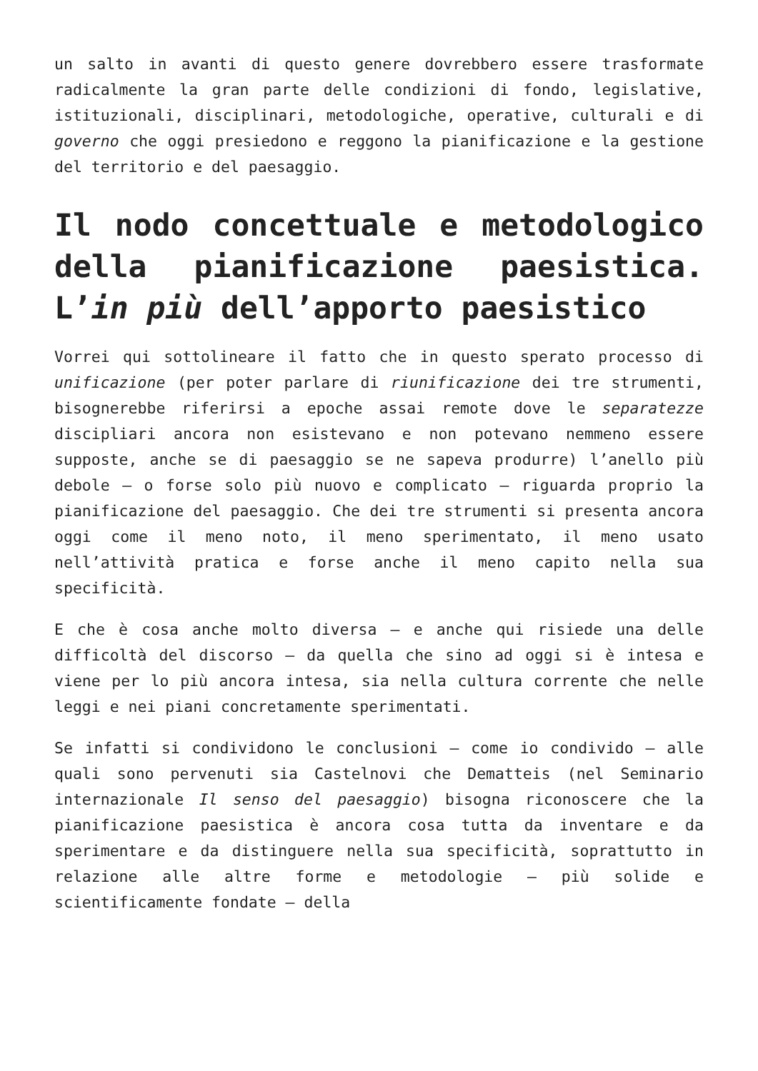un salto in avanti di questo genere dovrebbero essere trasformate radicalmente la gran parte delle condizioni di fondo, legislative, istituzionali, disciplinari, metodologiche, operative, culturali e di governo che oggi presiedono e reggono la pianificazione e la gestione del territorio e del paesaggio.
Il nodo concettuale e metodologico della pianificazione paesistica. L’in più dell’apporto paesistico
Vorrei qui sottolineare il fatto che in questo sperato processo di unificazione (per poter parlare di riunificazione dei tre strumenti, bisognerebbe riferirsi a epoche assai remote dove le separatezze discipliari ancora non esistevano e non potevano nemmeno essere supposte, anche se di paesaggio se ne sapeva produrre) l’anello più debole – o forse solo più nuovo e complicato – riguarda proprio la pianificazione del paesaggio. Che dei tre strumenti si presenta ancora oggi come il meno noto, il meno sperimentato, il meno usato nell’attività pratica e forse anche il meno capito nella sua specificità.
E che è cosa anche molto diversa – e anche qui risiede una delle difficoltà del discorso – da quella che sino ad oggi si è intesa e viene per lo più ancora intesa, sia nella cultura corrente che nelle leggi e nei piani concretamente sperimentati.
Se infatti si condividono le conclusioni – come io condivido – alle quali sono pervenuti sia Castelnovi che Dematteis (nel Seminario internazionale Il senso del paesaggio) bisogna riconoscere che la pianificazione paesistica è ancora cosa tutta da inventare e da sperimentare e da distinguere nella sua specificità, soprattutto in relazione alle altre forme e metodologie – più solide e scientificamente fondate – della